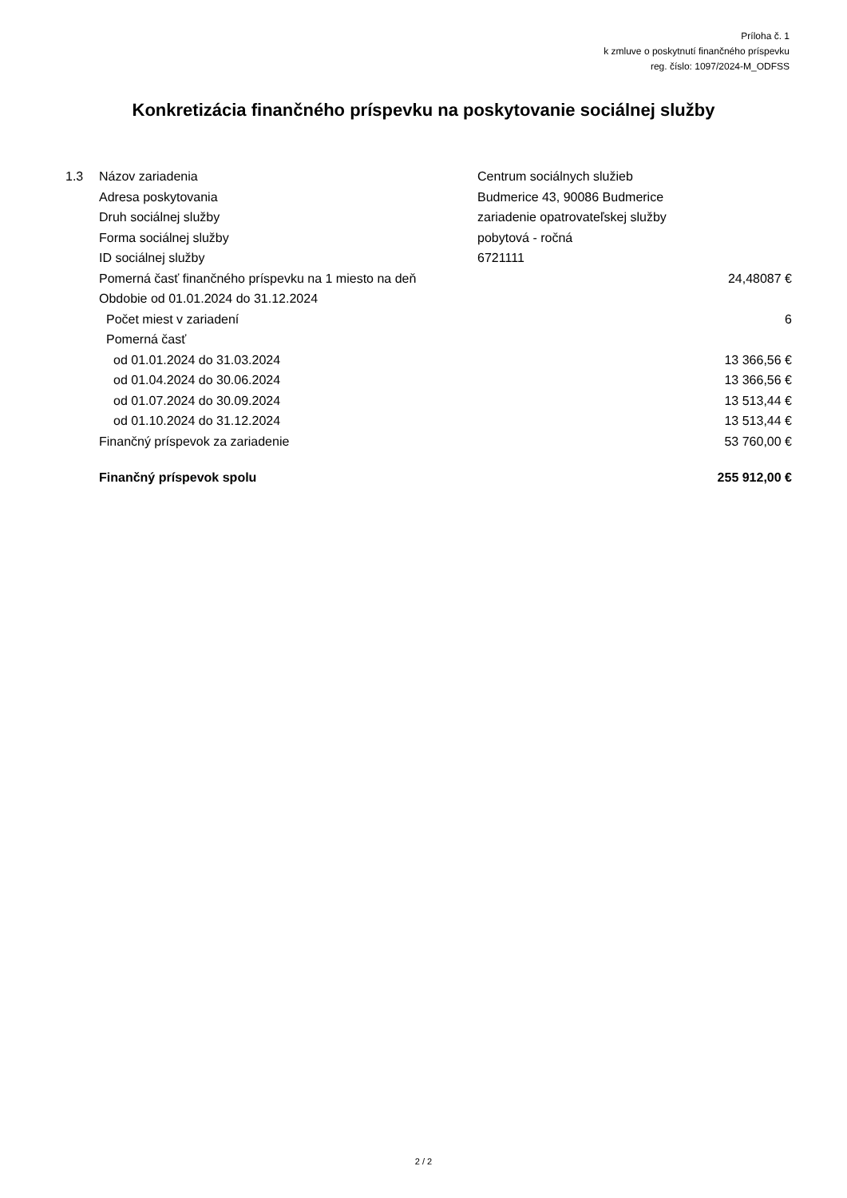Príloha č. 1
k zmluve o poskytnutí finančného príspevku
reg. číslo: 1097/2024-M_ODFSS
Konkretizácia finančného príspevku na poskytovanie sociálnej služby
| 1.3 | Názov zariadenia | Centrum sociálnych služieb | |
| | Adresa poskytovania | Budmerice 43, 90086 Budmerice | |
| | Druh sociálnej služby | zariadenie opatrovateľskej služby | |
| | Forma sociálnej služby | pobytová - ročná | |
| | ID sociálnej služby | 6721111 | |
| | Pomerná časť finančného príspevku na 1 miesto na deň | | 24,48087 € |
| | Obdobie od 01.01.2024 do 31.12.2024 | | |
| | Počet miest v zariadení | | 6 |
| | Pomerná časť | | |
| | od 01.01.2024 do 31.03.2024 | | 13 366,56 € |
| | od 01.04.2024 do 30.06.2024 | | 13 366,56 € |
| | od 01.07.2024 do 30.09.2024 | | 13 513,44 € |
| | od 01.10.2024 do 31.12.2024 | | 13 513,44 € |
| | Finančný príspevok za zariadenie | | 53 760,00 € |
| | Finančný príspevok spolu | | 255 912,00 € |
2 / 2